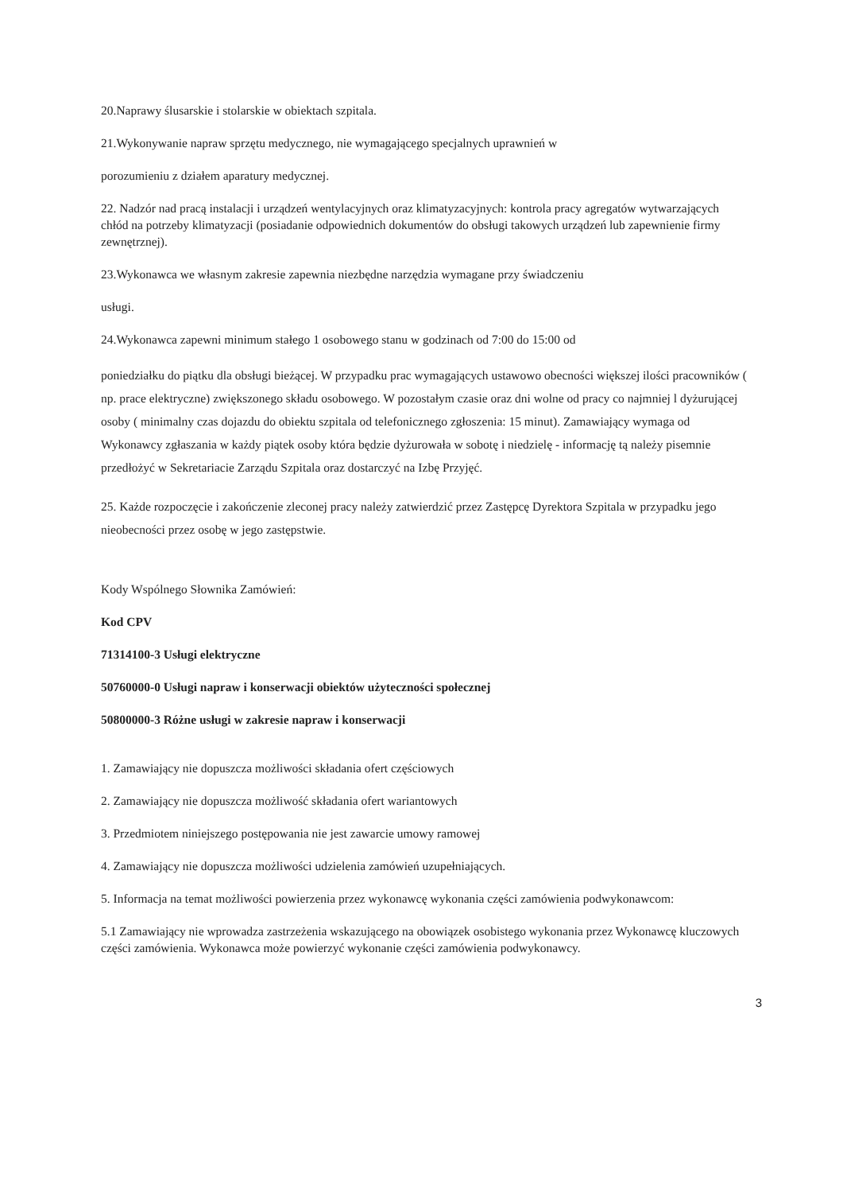20.Naprawy ślusarskie i stolarskie w obiektach szpitala.
21.Wykonywanie napraw sprzętu medycznego, nie wymagającego specjalnych uprawnień w
porozumieniu z działem aparatury medycznej.
22. Nadzór nad pracą instalacji i urządzeń wentylacyjnych oraz klimatyzacyjnych: kontrola pracy agregatów wytwarzających chłód na potrzeby klimatyzacji (posiadanie odpowiednich dokumentów do obsługi takowych urządzeń lub zapewnienie firmy zewnętrznej).
23.Wykonawca we własnym zakresie zapewnia niezbędne narzędzia wymagane przy świadczeniu
usługi.
24.Wykonawca zapewni minimum stałego 1 osobowego stanu w godzinach od 7:00 do 15:00 od
poniedziałku do piątku dla obsługi bieżącej. W przypadku prac wymagających ustawowo obecności większej ilości pracowników ( np. prace elektryczne) zwiększonego składu osobowego. W pozostałym czasie oraz dni wolne od pracy co najmniej l dyżurującej osoby ( minimalny czas dojazdu do obiektu szpitala od telefonicznego zgłoszenia: 15 minut). Zamawiający wymaga od Wykonawcy zgłaszania w każdy piątek osoby która będzie dyżurowała w sobotę i niedzielę - informację tą należy pisemnie przedłożyć w Sekretariacie Zarządu Szpitala oraz dostarczyć na Izbę Przyjęć.
25. Każde rozpoczęcie i zakończenie zleconej pracy należy zatwierdzić przez Zastępcę Dyrektora Szpitala w przypadku jego nieobecności przez osobę w jego zastępstwie.
Kody Wspólnego Słownika Zamówień:
Kod CPV
71314100-3 Usługi elektryczne
50760000-0 Usługi napraw i konserwacji obiektów użyteczności społecznej
50800000-3 Różne usługi w zakresie napraw i konserwacji
1. Zamawiający nie dopuszcza możliwości składania ofert częściowych
2. Zamawiający nie dopuszcza możliwość składania ofert wariantowych
3. Przedmiotem niniejszego postępowania nie jest zawarcie umowy ramowej
4. Zamawiający nie dopuszcza możliwości udzielenia zamówień uzupełniających.
5. Informacja na temat możliwości powierzenia przez wykonawcę wykonania części zamówienia podwykonawcom:
5.1 Zamawiający nie wprowadza zastrzeżenia wskazującego na obowiązek osobistego wykonania przez Wykonawcę kluczowych części zamówienia. Wykonawca może powierzyć wykonanie części zamówienia podwykonawcy.
3